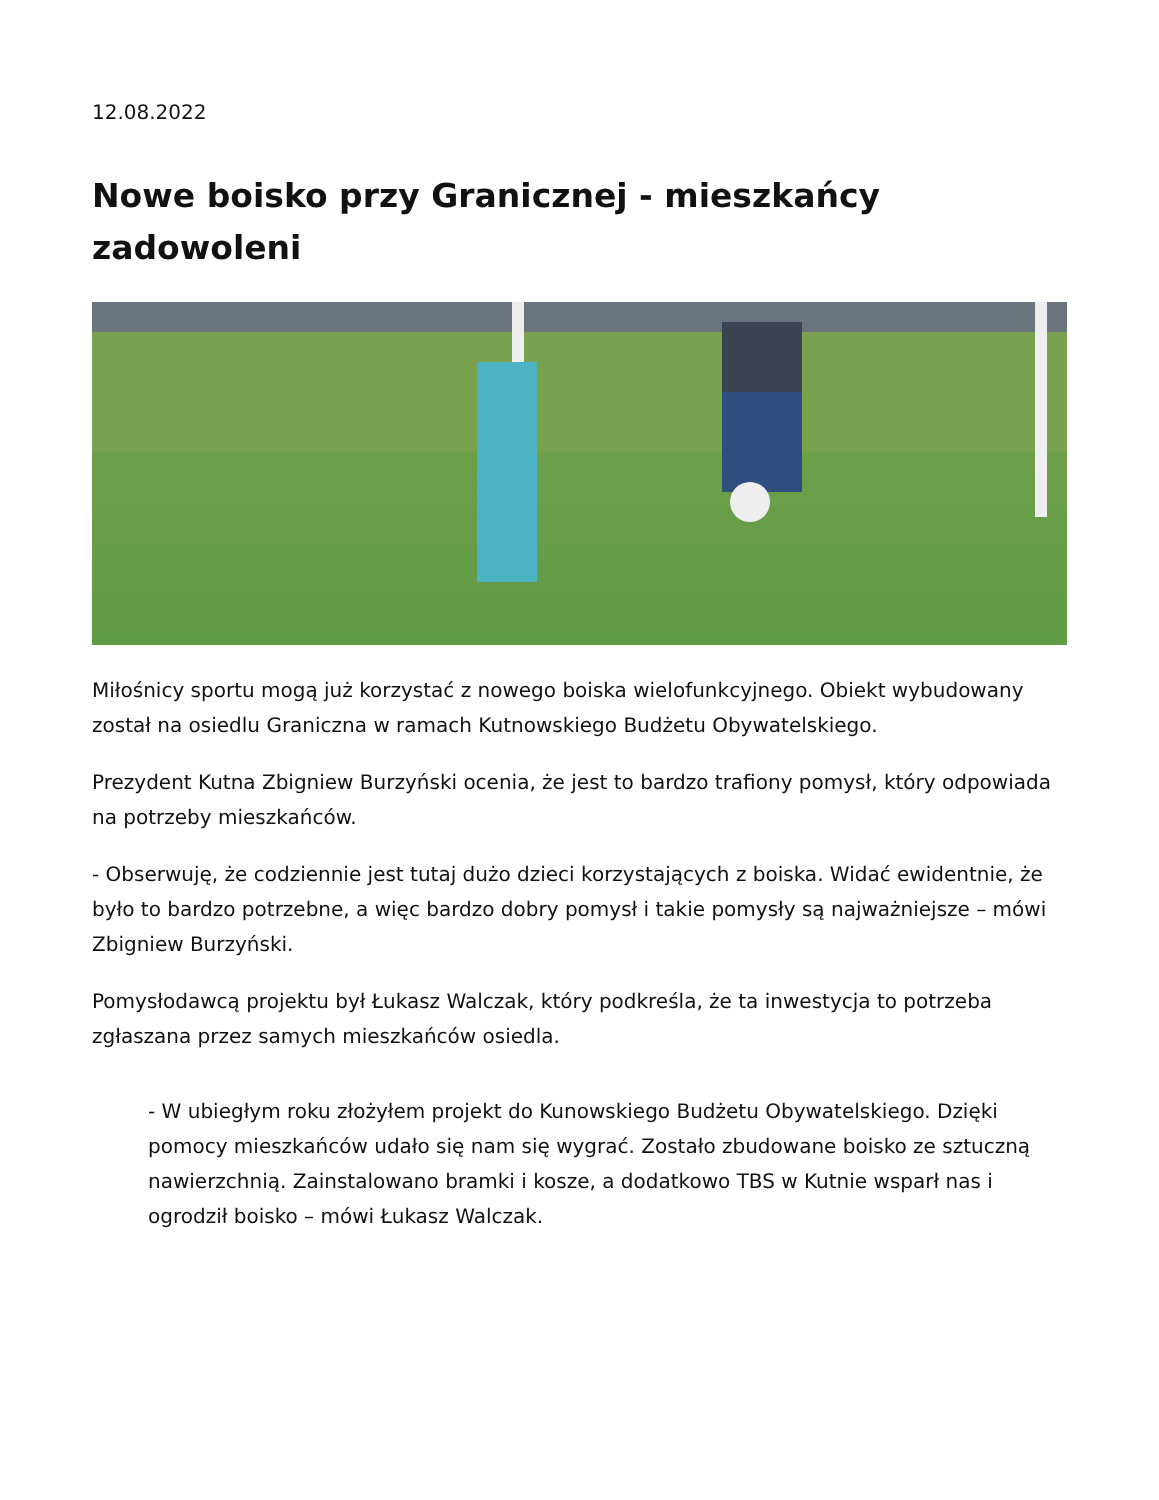12.08.2022
Nowe boisko przy Granicznej - mieszkańcy zadowoleni
Miłośnicy sportu mogą już korzystać z nowego boiska wielofunkcyjnego. Obiekt wybudowany został na osiedlu Graniczna w ramach Kutnowskiego Budżetu Obywatelskiego.
Prezydent Kutna Zbigniew Burzyński ocenia, że jest to bardzo trafiony pomysł, który odpowiada na potrzeby mieszkańców.
- Obserwuję, że codziennie jest tutaj dużo dzieci korzystających z boiska. Widać ewidentnie, że było to bardzo potrzebne, a więc bardzo dobry pomysł i takie pomysły są najważniejsze – mówi Zbigniew Burzyński.
Pomysłodawcą projektu był Łukasz Walczak, który podkreśla, że ta inwestycja to potrzeba zgłaszana przez samych mieszkańców osiedla.
- W ubiegłym roku złożyłem projekt do Kunowskiego Budżetu Obywatelskiego. Dzięki pomocy mieszkańców udało się nam się wygrać. Zostało zbudowane boisko ze sztuczną nawierzchnią. Zainstalowano bramki i kosze, a dodatkowo TBS w Kutnie wsparł nas i ogrodził boisko – mówi Łukasz Walczak.